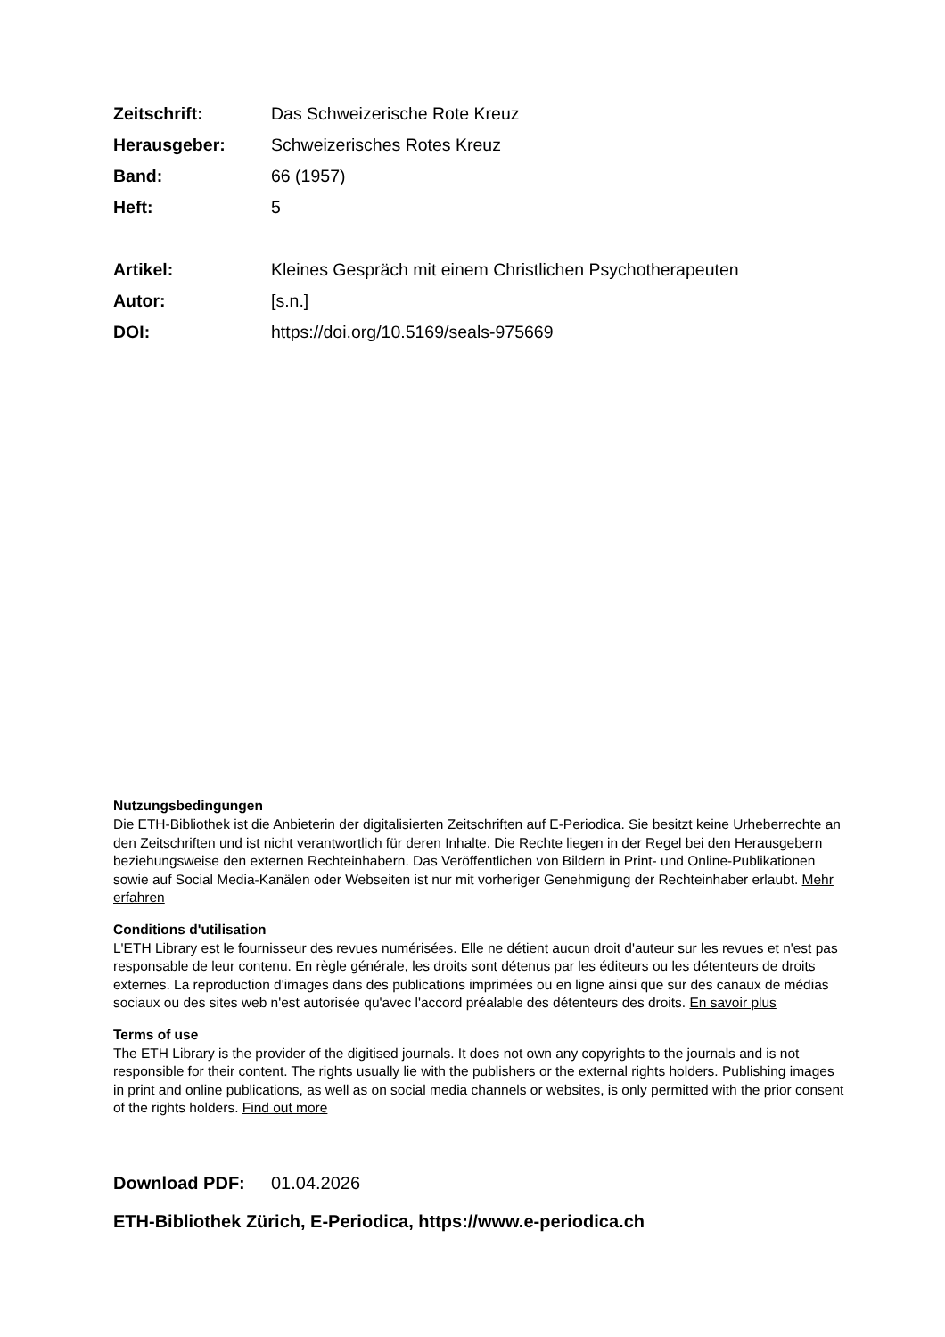Zeitschrift: Das Schweizerische Rote Kreuz
Herausgeber: Schweizerisches Rotes Kreuz
Band: 66 (1957)
Heft: 5
Artikel: Kleines Gespräch mit einem Christlichen Psychotherapeuten
Autor: [s.n.]
DOI: https://doi.org/10.5169/seals-975669
Nutzungsbedingungen
Die ETH-Bibliothek ist die Anbieterin der digitalisierten Zeitschriften auf E-Periodica. Sie besitzt keine Urheberrechte an den Zeitschriften und ist nicht verantwortlich für deren Inhalte. Die Rechte liegen in der Regel bei den Herausgebern beziehungsweise den externen Rechteinhabern. Das Veröffentlichen von Bildern in Print- und Online-Publikationen sowie auf Social Media-Kanälen oder Webseiten ist nur mit vorheriger Genehmigung der Rechteinhaber erlaubt. Mehr erfahren
Conditions d'utilisation
L'ETH Library est le fournisseur des revues numérisées. Elle ne détient aucun droit d'auteur sur les revues et n'est pas responsable de leur contenu. En règle générale, les droits sont détenus par les éditeurs ou les détenteurs de droits externes. La reproduction d'images dans des publications imprimées ou en ligne ainsi que sur des canaux de médias sociaux ou des sites web n'est autorisée qu'avec l'accord préalable des détenteurs des droits. En savoir plus
Terms of use
The ETH Library is the provider of the digitised journals. It does not own any copyrights to the journals and is not responsible for their content. The rights usually lie with the publishers or the external rights holders. Publishing images in print and online publications, as well as on social media channels or websites, is only permitted with the prior consent of the rights holders. Find out more
Download PDF: 01.04.2026
ETH-Bibliothek Zürich, E-Periodica, https://www.e-periodica.ch